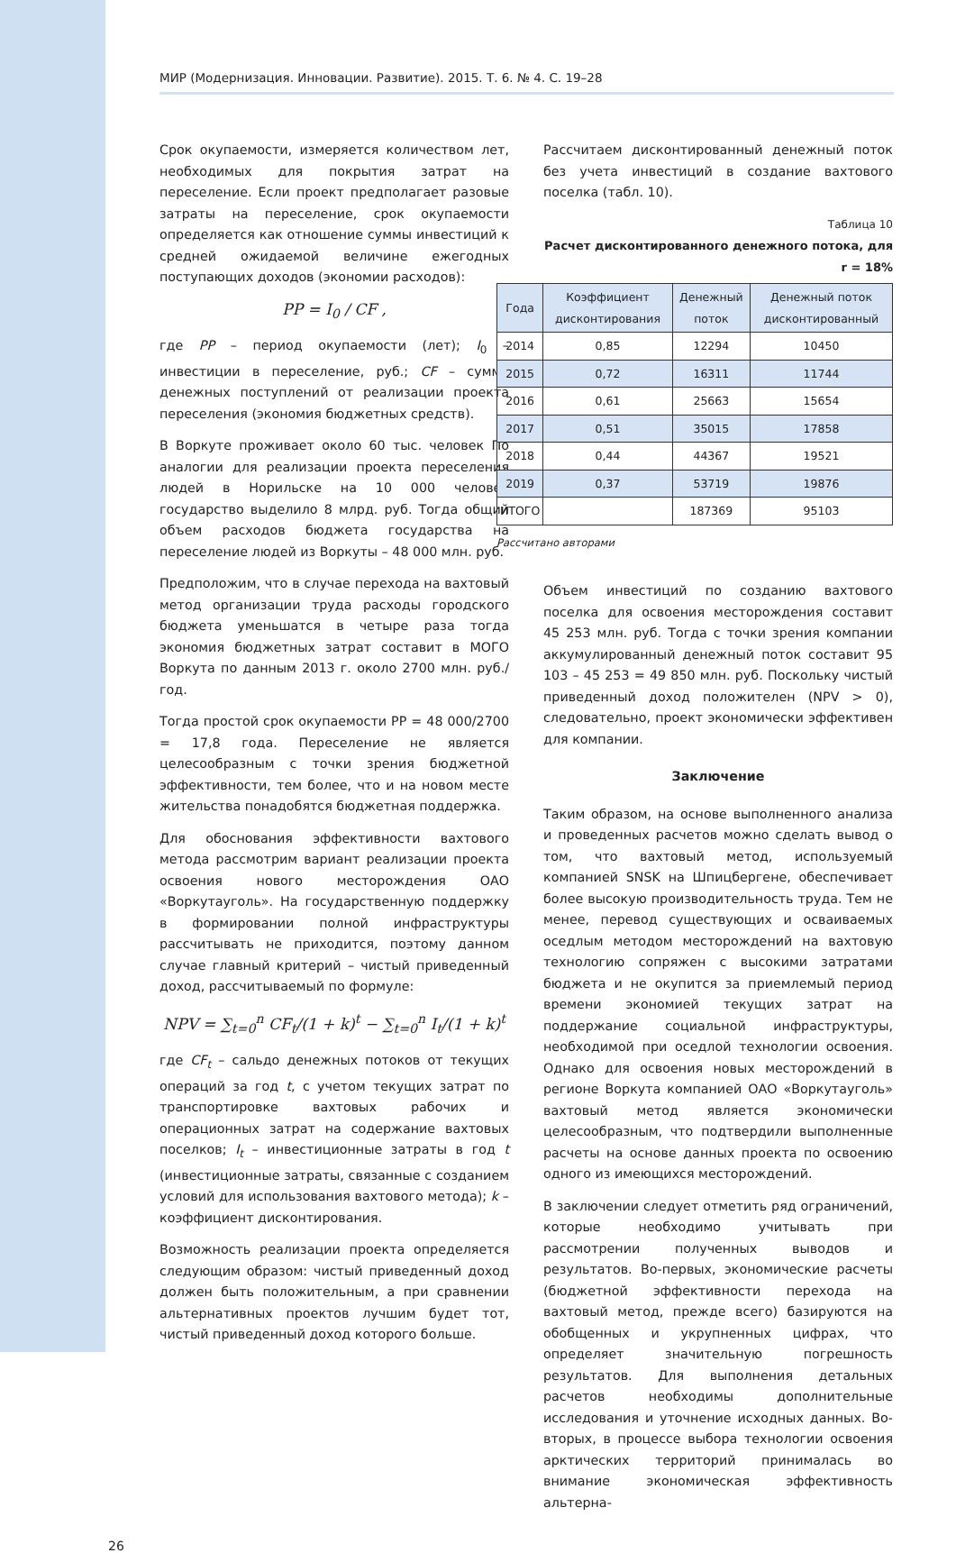МИР (Модернизация. Инновации. Развитие). 2015. Т. 6. № 4. С. 19–28
Срок окупаемости, измеряется количеством лет, необходимых для покрытия затрат на переселение. Если проект предполагает разовые затраты на переселение, срок окупаемости определяется как отношение суммы инвестиций к средней ожидаемой величине ежегодных поступающих доходов (экономии расходов):
PP = I<sub>0</sub> / CF ,
где PP – период окупаемости (лет); I<sub>0</sub> – инвестиции в переселение, руб.; CF – сумма денежных поступлений от реализации проекта переселения (экономия бюджетных средств).
В Воркуте проживает около 60 тыс. человек По аналогии для реализации проекта переселения людей в Норильске на 10 000 человек государство выделило 8 млрд. руб. Тогда общий объем расходов бюджета государства на переселение людей из Воркуты – 48 000 млн. руб.
Предположим, что в случае перехода на вахтовый метод организации труда расходы городского бюджета уменьшатся в четыре раза тогда экономия бюджетных затрат составит в МОГО Воркута по данным 2013 г. около 2700 млн. руб./год.
Тогда простой срок окупаемости PP = 48 000/2700 = 17,8 года. Переселение не является целесообразным с точки зрения бюджетной эффективности, тем более, что и на новом месте жительства понадобятся бюджетная поддержка.
Для обоснования эффективности вахтового метода рассмотрим вариант реализации проекта освоения нового месторождения ОАО «Воркутауголь». На государственную поддержку в формировании полной инфраструктуры рассчитывать не приходится, поэтому данном случае главный критерий – чистый приведенный доход, рассчитываемый по формуле:
NPV = ∑<sub>t=0</sub><sup>n</sup> CF<sub>t</sub>/(1 + k)<sup>t</sup> − ∑<sub>t=0</sub><sup>n</sup> I<sub>t</sub>/(1 + k)<sup>t</sup>
где CF<sub>t</sub> – сальдо денежных потоков от текущих операций за год t, с учетом текущих затрат по транспортировке вахтовых рабочих и операционных затрат на содержание вахтовых поселков; I<sub>t</sub> – инвестиционные затраты в год t (инвестиционные затраты, связанные с созданием условий для использования вахтового метода); k – коэффициент дисконтирования.
Возможность реализации проекта определяется следующим образом: чистый приведенный доход должен быть положительным, а при сравнении альтернативных проектов лучшим будет тот, чистый приведенный доход которого больше.
Рассчитаем дисконтированный денежный поток без учета инвестиций в создание вахтового поселка (табл. 10).
Таблица 10
Расчет дисконтированного денежного потока, для r = 18%
| Года | Коэффициент дисконтирования | Денежный поток | Денежный поток дисконтированный |
| --- | --- | --- | --- |
| 2014 | 0,85 | 12294 | 10450 |
| 2015 | 0,72 | 16311 | 11744 |
| 2016 | 0,61 | 25663 | 15654 |
| 2017 | 0,51 | 35015 | 17858 |
| 2018 | 0,44 | 44367 | 19521 |
| 2019 | 0,37 | 53719 | 19876 |
| ИТОГО | | 187369 | 95103 |
Рассчитано авторами
Объем инвестиций по созданию вахтового поселка для освоения месторождения составит 45 253 млн. руб. Тогда с точки зрения компании аккумулированный денежный поток составит 95 103 – 45 253 = 49 850 млн. руб. Поскольку чистый приведенный доход положителен (NPV > 0), следовательно, проект экономически эффективен для компании.
Заключение
Таким образом, на основе выполненного анализа и проведенных расчетов можно сделать вывод о том, что вахтовый метод, используемый компанией SNSK на Шпицбергене, обеспечивает более высокую производительность труда. Тем не менее, перевод существующих и осваиваемых оседлым методом месторождений на вахтовую технологию сопряжен с высокими затратами бюджета и не окупится за приемлемый период времени экономией текущих затрат на поддержание социальной инфраструктуры, необходимой при оседлой технологии освоения. Однако для освоения новых месторождений в регионе Воркута компанией ОАО «Воркутауголь» вахтовый метод является экономически целесообразным, что подтвердили выполненные расчеты на основе данных проекта по освоению одного из имеющихся месторождений.
В заключении следует отметить ряд ограничений, которые необходимо учитывать при рассмотрении полученных выводов и результатов. Во-первых, экономические расчеты (бюджетной эффективности перехода на вахтовый метод, прежде всего) базируются на обобщенных и укрупненных цифрах, что определяет значительную погрешность результатов. Для выполнения детальных расчетов необходимы дополнительные исследования и уточнение исходных данных. Во-вторых, в процессе выбора технологии освоения арктических территорий принималась во внимание экономическая эффективность альтерна-
26